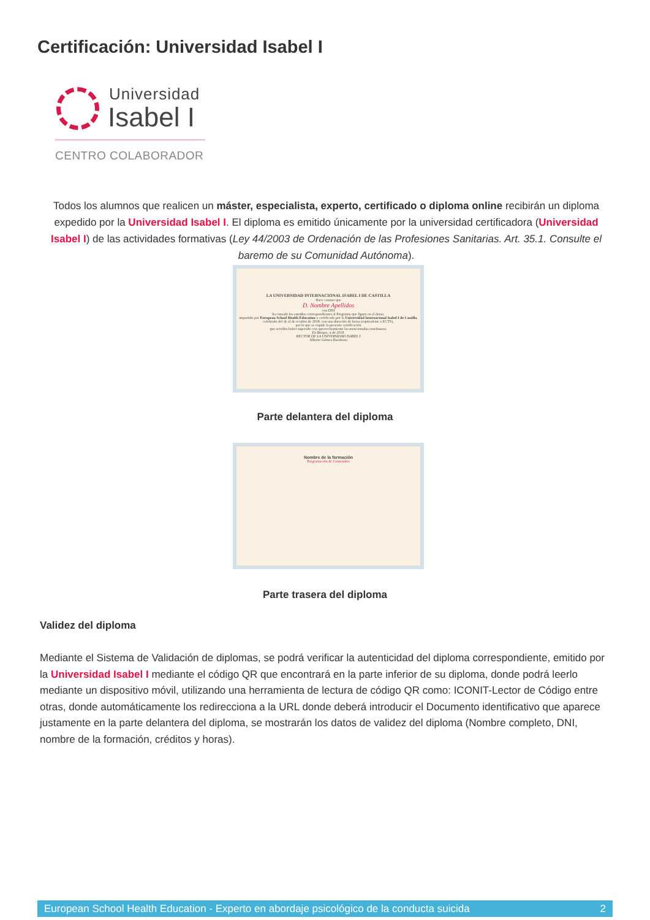Certificación: Universidad Isabel I
Universidad
Isabel I
CENTRO COLABORADOR
Todos los alumnos que realicen un máster, especialista, experto, certificado o diploma online recibirán un diploma expedido por la Universidad Isabel I. El diploma es emitido únicamente por la universidad certificadora (Universidad Isabel I) de las actividades formativas (Ley 44/2003 de Ordenación de las Profesiones Sanitarias. Art. 35.1. Consulte el baremo de su Comunidad Autónoma).
LA UNIVERSIDAD INTERNACIONAL ISABEL I DE CASTILLA
Hace constar que
D. Nombre Apellidos
con DNI
ha cursado los estudios correspondientes al Programa que figura en el dorso,
impartido por European School Health Education y certificado por la Universidad Internacional Isabel I de Castilla,
celebrado del de al de octubre de 2018, con una duración de horas (equivalente a ECTS),
por lo que se expide la presente certificación
que acredita haber superado con aprovechamiento las mencionadas enseñanzas.
En Burgos, a de 2018.
RECTOR DE LA UNIVERSIDAD ISABEL I
Alberto Gómez Barahona
Parte delantera del diploma
Nombre de la formación
Programación de Contenidos
Parte trasera del diploma
Validez del diploma
Mediante el Sistema de Validación de diplomas, se podrá verificar la autenticidad del diploma correspondiente, emitido por la Universidad Isabel I mediante el código QR que encontrará en la parte inferior de su diploma, donde podrá leerlo mediante un dispositivo móvil, utilizando una herramienta de lectura de código QR como: ICONIT-Lector de Código entre otras, donde automáticamente los redirecciona a la URL donde deberá introducir el Documento identificativo que aparece justamente en la parte delantera del diploma, se mostrarán los datos de validez del diploma (Nombre completo, DNI, nombre de la formación, créditos y horas).
European School Health Education - Experto en abordaje psicológico de la conducta suicida 2